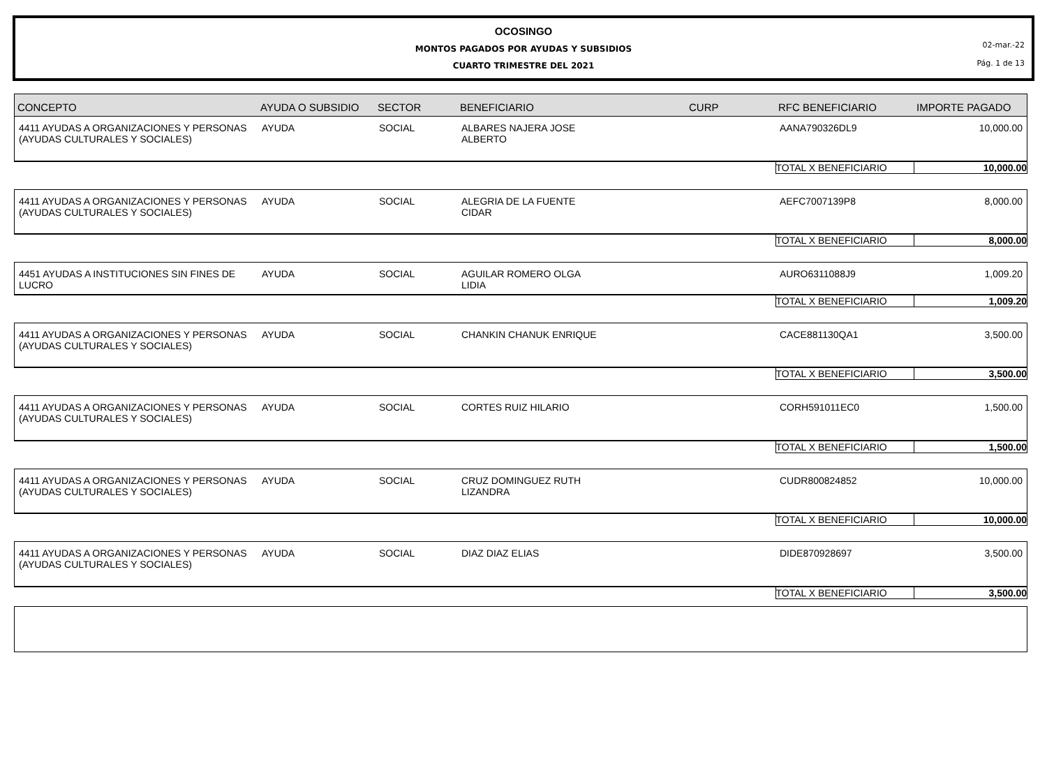02-mar.-22
Pág. 1 de 13
OCOSINGO
MONTOS PAGADOS POR AYUDAS Y SUBSIDIOS
CUARTO TRIMESTRE DEL 2021
| CONCEPTO | AYUDA O SUBSIDIO | SECTOR | BENEFICIARIO | CURP | RFC BENEFICIARIO | IMPORTE PAGADO |
| --- | --- | --- | --- | --- | --- | --- |
| 4411 AYUDAS A ORGANIZACIONES Y PERSONAS (AYUDAS CULTURALES Y SOCIALES) | AYUDA | SOCIAL | ALBARES NAJERA JOSE ALBERTO | | AANA790326DL9 | 10,000.00 |
| | | | | | TOTAL X BENEFICIARIO | 10,000.00 |
| 4411 AYUDAS A ORGANIZACIONES Y PERSONAS (AYUDAS CULTURALES Y SOCIALES) | AYUDA | SOCIAL | ALEGRIA DE LA FUENTE CIDAR | | AEFC7007139P8 | 8,000.00 |
| | | | | | TOTAL X BENEFICIARIO | 8,000.00 |
| 4451 AYUDAS A INSTITUCIONES SIN FINES DE LUCRO | AYUDA | SOCIAL | AGUILAR ROMERO OLGA LIDIA | | AURO6311088J9 | 1,009.20 |
| | | | | | TOTAL X BENEFICIARIO | 1,009.20 |
| 4411 AYUDAS A ORGANIZACIONES Y PERSONAS (AYUDAS CULTURALES Y SOCIALES) | AYUDA | SOCIAL | CHANKIN CHANUK ENRIQUE | | CACE881130QA1 | 3,500.00 |
| | | | | | TOTAL X BENEFICIARIO | 3,500.00 |
| 4411 AYUDAS A ORGANIZACIONES Y PERSONAS (AYUDAS CULTURALES Y SOCIALES) | AYUDA | SOCIAL | CORTES RUIZ HILARIO | | CORH591011EC0 | 1,500.00 |
| | | | | | TOTAL X BENEFICIARIO | 1,500.00 |
| 4411 AYUDAS A ORGANIZACIONES Y PERSONAS (AYUDAS CULTURALES Y SOCIALES) | AYUDA | SOCIAL | CRUZ DOMINGUEZ RUTH LIZANDRA | | CUDR800824852 | 10,000.00 |
| | | | | | TOTAL X BENEFICIARIO | 10,000.00 |
| 4411 AYUDAS A ORGANIZACIONES Y PERSONAS (AYUDAS CULTURALES Y SOCIALES) | AYUDA | SOCIAL | DIAZ DIAZ ELIAS | | DIDE870928697 | 3,500.00 |
| | | | | | TOTAL X BENEFICIARIO | 3,500.00 |